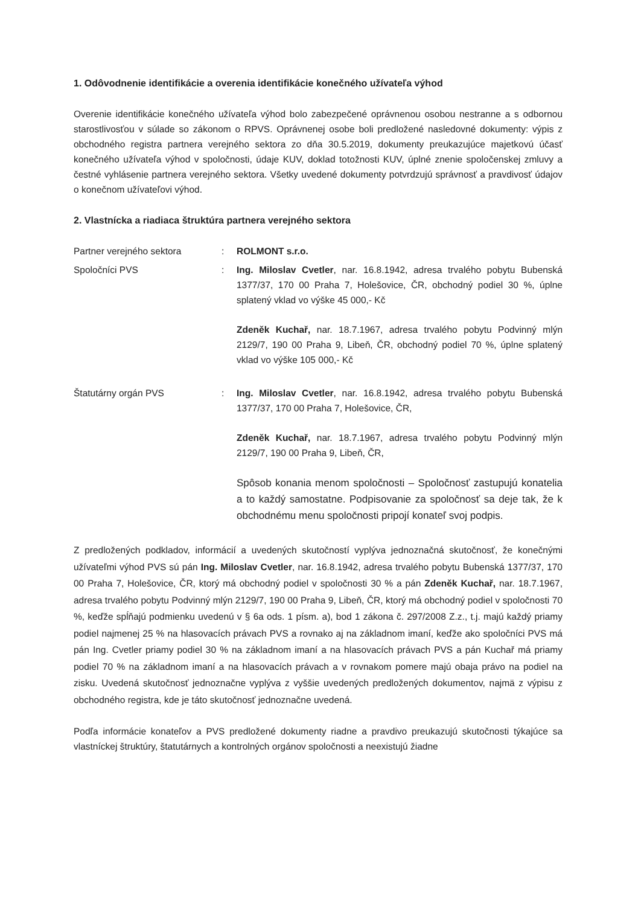1. Odôvodnenie identifikácie a overenia identifikácie konečného užívateľa výhod
Overenie identifikácie konečného užívateľa výhod bolo zabezpečené oprávnenou osobou nestranne a s odbornou starostlivosťou v súlade so zákonom o RPVS. Oprávnenej osobe boli predložené nasledovné dokumenty: výpis z obchodného registra partnera verejného sektora zo dňa 30.5.2019, dokumenty preukazujúce majetkovú účasť konečného užívateľa výhod v spoločnosti, údaje KUV, doklad totožnosti KUV, úplné znenie spoločenskej zmluvy a čestné vyhlásenie partnera verejného sektora. Všetky uvedené dokumenty potvrdzujú správnosť a pravdivosť údajov o konečnom užívateľovi výhod.
2. Vlastnícka a riadiaca štruktúra partnera verejného sektora
Partner verejného sektora : ROLMONT s.r.o.
Spoločníci PVS : Ing. Miloslav Cvetler, nar. 16.8.1942, adresa trvalého pobytu Bubenská 1377/37, 170 00 Praha 7, Holešovice, ČR, obchodný podiel 30 %, úplne splatený vklad vo výške 45 000,- Kč
Zdeněk Kuchař, nar. 18.7.1967, adresa trvalého pobytu Podvinný mlýn 2129/7, 190 00 Praha 9, Libeň, ČR, obchodný podiel 70 %, úplne splatený vklad vo výške 105 000,- Kč
Štatutárny orgán PVS : Ing. Miloslav Cvetler, nar. 16.8.1942, adresa trvalého pobytu Bubenská 1377/37, 170 00 Praha 7, Holešovice, ČR,
Zdeněk Kuchař, nar. 18.7.1967, adresa trvalého pobytu Podvinný mlýn 2129/7, 190 00 Praha 9, Libeň, ČR,
Spôsob konania menom spoločnosti – Spoločnosť zastupujú konatelia a to každý samostatne. Podpisovanie za spoločnosť sa deje tak, že k obchodnému menu spoločnosti pripojí konateľ svoj podpis.
Z predložených podkladov, informácií a uvedených skutočností vyplýva jednoznačná skutočnosť, že konečnými užívateľmi výhod PVS sú pán Ing. Miloslav Cvetler, nar. 16.8.1942, adresa trvalého pobytu Bubenská 1377/37, 170 00 Praha 7, Holešovice, ČR, ktorý má obchodný podiel v spoločnosti 30 % a pán Zdeněk Kuchař, nar. 18.7.1967, adresa trvalého pobytu Podvinný mlýn 2129/7, 190 00 Praha 9, Libeň, ČR, ktorý má obchodný podiel v spoločnosti 70 %, keďže spĺňajú podmienku uvedenú v § 6a ods. 1 písm. a), bod 1 zákona č. 297/2008 Z.z., t.j. majú každý priamy podiel najmenej 25 % na hlasovacích právach PVS a rovnako aj na základnom imaní, keďže ako spoločníci PVS má pán Ing. Cvetler priamy podiel 30 % na základnom imaní a na hlasovacích právach PVS a pán Kuchař má priamy podiel 70 % na základnom imaní a na hlasovacích právach a v rovnakom pomere majú obaja právo na podiel na zisku. Uvedená skutočnosť jednoznačne vyplýva z vyššie uvedených predložených dokumentov, najmä z výpisu z obchodného registra, kde je táto skutočnosť jednoznačne uvedená.
Podľa informácie konateľov a PVS predložené dokumenty riadne a pravdivo preukazujú skutočnosti týkajúce sa vlastníckej štruktúry, štatutárnych a kontrolných orgánov spoločnosti a neexistujú žiadne